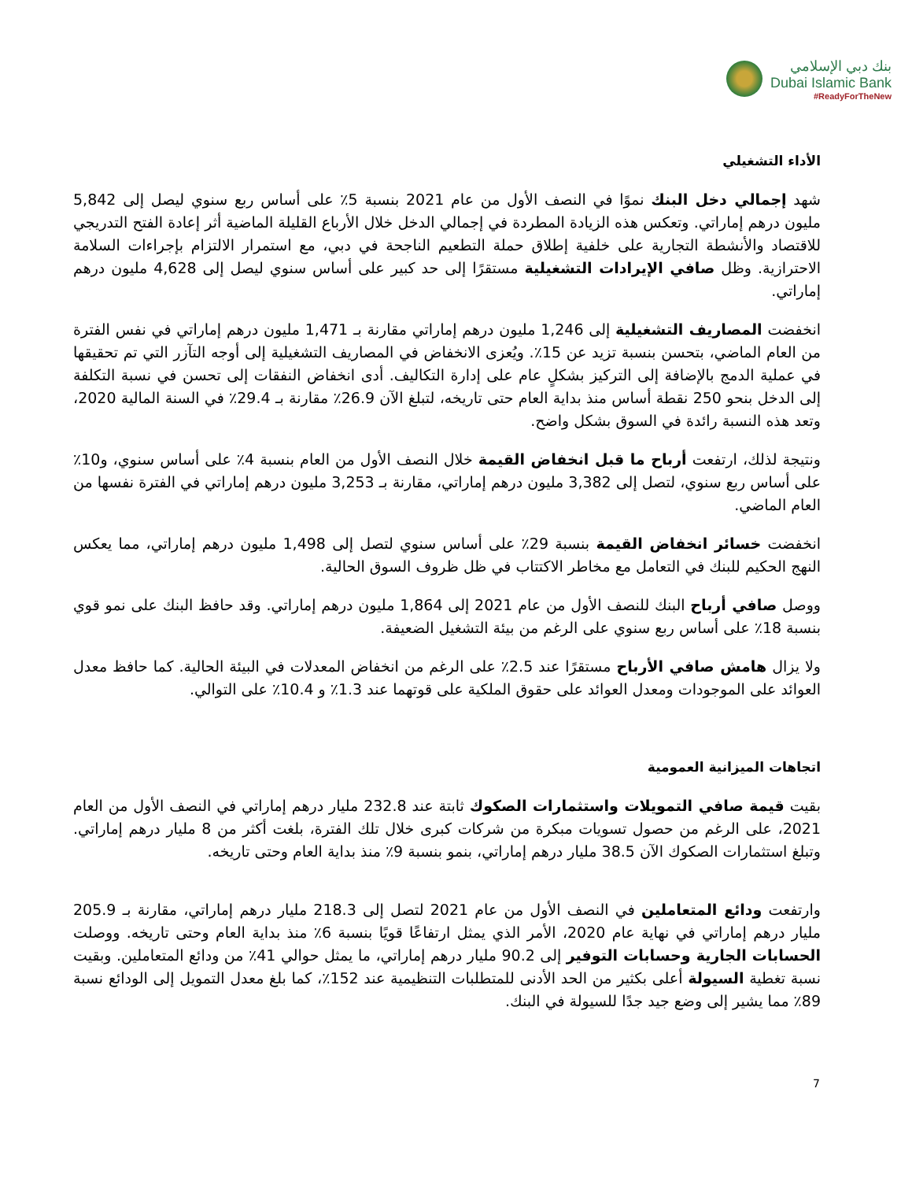بنك دبي الإسلامي
Dubai Islamic Bank
#ReadyForTheNew
الأداء التشغيلي
شهد إجمالي دخل البنك نموًا في النصف الأول من عام 2021 بنسبة 5٪ على أساس ربع سنوي ليصل إلى 5,842 مليون درهم إماراتي. وتعكس هذه الزيادة المطردة في إجمالي الدخل خلال الأرباع القليلة الماضية أثر إعادة الفتح التدريجي للاقتصاد والأنشطة التجارية على خلفية إطلاق حملة التطعيم الناجحة في دبي، مع استمرار الالتزام بإجراءات السلامة الاحترازية. وظل صافي الإيرادات التشغيلية مستقرًا إلى حد كبير على أساس سنوي ليصل إلى 4,628 مليون درهم إماراتي.
انخفضت المصاريف التشغيلية إلى 1,246 مليون درهم إماراتي مقارنة بـ 1,471 مليون درهم إماراتي في نفس الفترة من العام الماضي، بتحسن بنسبة تزيد عن 15٪. ويُعزى الانخفاض في المصاريف التشغيلية إلى أوجه التآزر التي تم تحقيقها في عملية الدمج بالإضافة إلى التركيز بشكلٍ عام على إدارة التكاليف. أدى انخفاض النفقات إلى تحسن في نسبة التكلفة إلى الدخل بنحو 250 نقطة أساس منذ بداية العام حتى تاريخه، لتبلغ الآن 26.9٪ مقارنة بـ 29.4٪ في السنة المالية 2020، وتعد هذه النسبة رائدة في السوق بشكل واضح.
ونتيجة لذلك، ارتفعت أرباح ما قبل انخفاض القيمة خلال النصف الأول من العام بنسبة 4٪ على أساس سنوي، و10٪ على أساس ربع سنوي، لتصل إلى 3,382 مليون درهم إماراتي، مقارنة بـ 3,253 مليون درهم إماراتي في الفترة نفسها من العام الماضي.
انخفضت خسائر انخفاض القيمة بنسبة 29٪ على أساس سنوي لتصل إلى 1,498 مليون درهم إماراتي، مما يعكس النهج الحكيم للبنك في التعامل مع مخاطر الاكتتاب في ظل ظروف السوق الحالية.
ووصل صافي أرباح البنك للنصف الأول من عام 2021 إلى 1,864 مليون درهم إماراتي. وقد حافظ البنك على نمو قوي بنسبة 18٪ على أساس ربع سنوي على الرغم من بيئة التشغيل الضعيفة.
ولا يزال هامش صافي الأرباح مستقرًا عند 2.5٪ على الرغم من انخفاض المعدلات في البيئة الحالية. كما حافظ معدل العوائد على الموجودات ومعدل العوائد على حقوق الملكية على قوتهما عند 1.3٪ و 10.4٪ على التوالي.
اتجاهات الميزانية العمومية
بقيت قيمة صافي التمويلات واستثمارات الصكوك ثابتة عند 232.8 مليار درهم إماراتي في النصف الأول من العام 2021، على الرغم من حصول تسويات مبكرة من شركات كبرى خلال تلك الفترة، بلغت أكثر من 8 مليار درهم إماراتي. وتبلغ استثمارات الصكوك الآن 38.5 مليار درهم إماراتي، بنمو بنسبة 9٪ منذ بداية العام وحتى تاريخه.
وارتفعت ودائع المتعاملين في النصف الأول من عام 2021 لتصل إلى 218.3 مليار درهم إماراتي، مقارنة بـ 205.9 مليار درهم إماراتي في نهاية عام 2020، الأمر الذي يمثل ارتفاعًا قويًا بنسبة 6٪ منذ بداية العام وحتى تاريخه. ووصلت الحسابات الجارية وحسابات التوفير إلى 90.2 مليار درهم إماراتي، ما يمثل حوالي 41٪ من ودائع المتعاملين. وبقيت نسبة تغطية السيولة أعلى بكثير من الحد الأدنى للمتطلبات التنظيمية عند 152٪، كما بلغ معدل التمويل إلى الودائع نسبة 89٪ مما يشير إلى وضع جيد جدًا للسيولة في البنك.
7